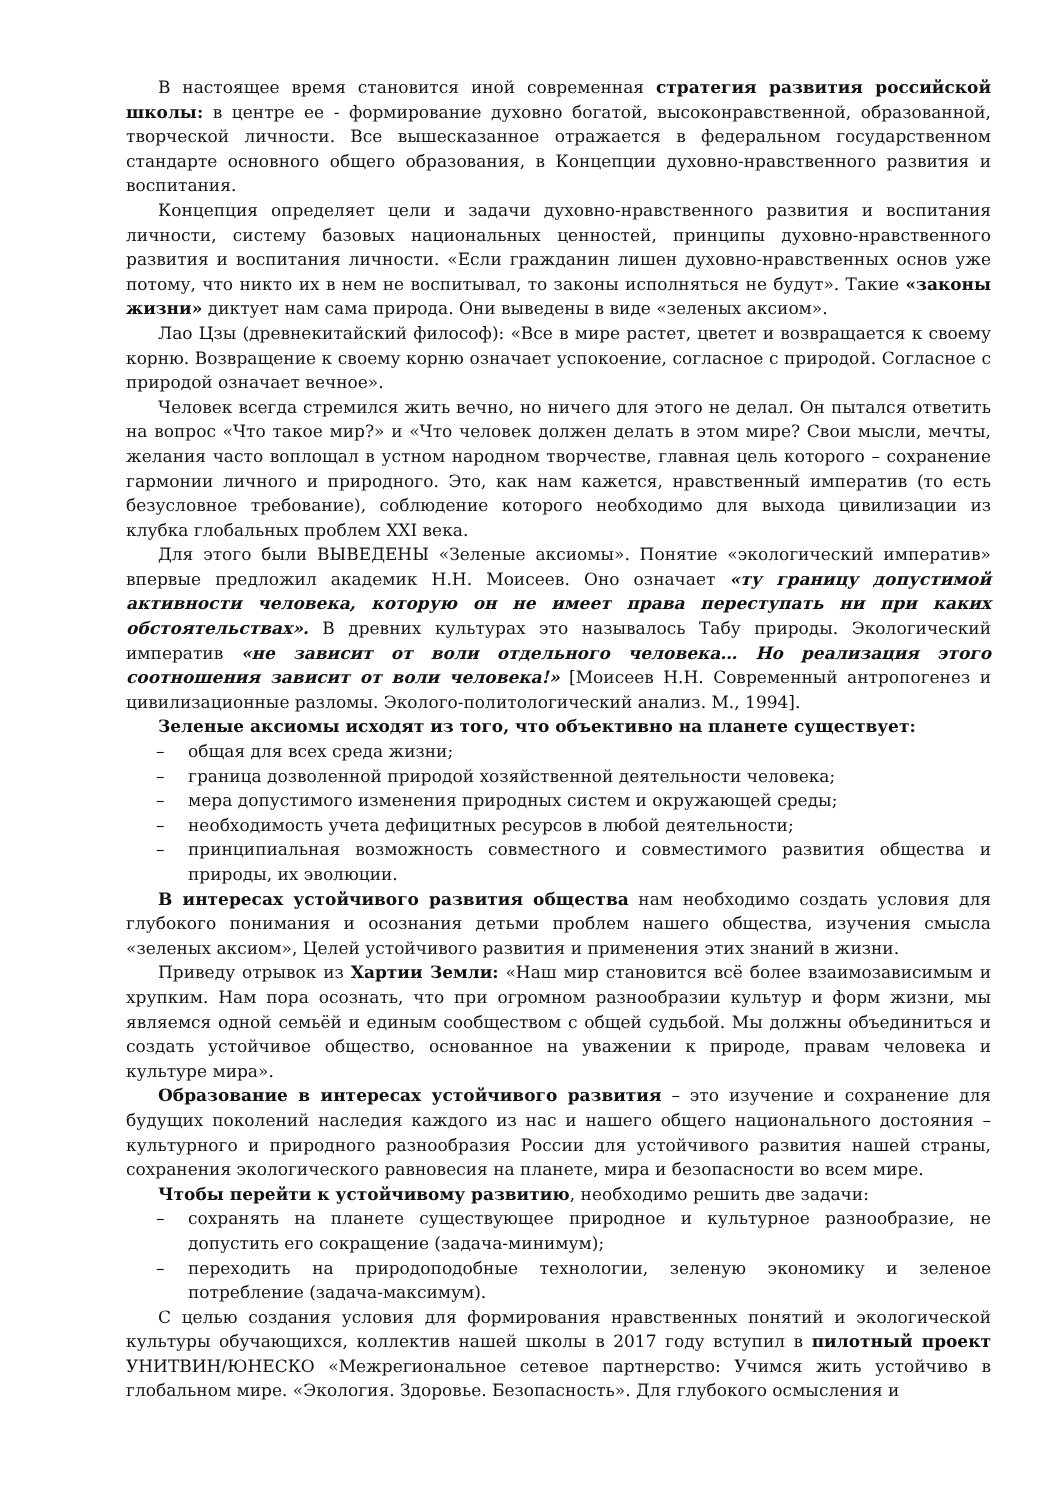В настоящее время становится иной современная стратегия развития российской школы: в центре ее - формирование духовно богатой, высоконравственной, образованной, творческой личности. Все вышесказанное отражается в федеральном государственном стандарте основного общего образования, в Концепции духовно-нравственного развития и воспитания.
Концепция определяет цели и задачи духовно-нравственного развития и воспитания личности, систему базовых национальных ценностей, принципы духовно-нравственного развития и воспитания личности. «Если гражданин лишен духовно-нравственных основ уже потому, что никто их в нем не воспитывал, то законы исполняться не будут». Такие «законы жизни» диктует нам сама природа. Они выведены в виде «зеленых аксиом».
Лао Цзы (древнекитайский философ): «Все в мире растет, цветет и возвращается к своему корню. Возвращение к своему корню означает успокоение, согласное с природой. Согласное с природой означает вечное».
Человек всегда стремился жить вечно, но ничего для этого не делал. Он пытался ответить на вопрос «Что такое мир?» и «Что человек должен делать в этом мире? Свои мысли, мечты, желания часто воплощал в устном народном творчестве, главная цель которого – сохранение гармонии личного и природного. Это, как нам кажется, нравственный императив (то есть безусловное требование), соблюдение которого необходимо для выхода цивилизации из клубка глобальных проблем XXI века.
Для этого были ВЫВЕДЕНЫ «Зеленые аксиомы». Понятие «экологический императив» впервые предложил академик Н.Н. Моисеев. Оно означает «ту границу допустимой активности человека, которую он не имеет права переступать ни при каких обстоятельствах». В древних культурах это называлось Табу природы. Экологический императив «не зависит от воли отдельного человека… Но реализация этого соотношения зависит от воли человека!» [Моисеев Н.Н. Современный антропогенез и цивилизационные разломы. Эколого-политологический анализ. М., 1994].
Зеленые аксиомы исходят из того, что объективно на планете существует:
– общая для всех среда жизни;
– граница дозволенной природой хозяйственной деятельности человека;
– мера допустимого изменения природных систем и окружающей среды;
– необходимость учета дефицитных ресурсов в любой деятельности;
– принципиальная возможность совместного и совместимого развития общества и природы, их эволюции.
В интересах устойчивого развития общества нам необходимо создать условия для глубокого понимания и осознания детьми проблем нашего общества, изучения смысла «зеленых аксиом», Целей устойчивого развития и применения этих знаний в жизни.
Приведу отрывок из Хартии Земли: «Наш мир становится всё более взаимозависимым и хрупким. Нам пора осознать, что при огромном разнообразии культур и форм жизни, мы являемся одной семьёй и единым сообществом с общей судьбой. Мы должны объединиться и создать устойчивое общество, основанное на уважении к природе, правам человека и культуре мира».
Образование в интересах устойчивого развития – это изучение и сохранение для будущих поколений наследия каждого из нас и нашего общего национального достояния – культурного и природного разнообразия России для устойчивого развития нашей страны, сохранения экологического равновесия на планете, мира и безопасности во всем мире.
Чтобы перейти к устойчивому развитию, необходимо решить две задачи:
– сохранять на планете существующее природное и культурное разнообразие, не допустить его сокращение (задача-минимум);
– переходить на природоподобные технологии, зеленую экономику и зеленое потребление (задача-максимум).
С целью создания условия для формирования нравственных понятий и экологической культуры обучающихся, коллектив нашей школы в 2017 году вступил в пилотный проект УНИТВИН/ЮНЕСКО «Межрегиональное сетевое партнерство: Учимся жить устойчиво в глобальном мире. «Экология. Здоровье. Безопасность». Для глубокого осмысления и